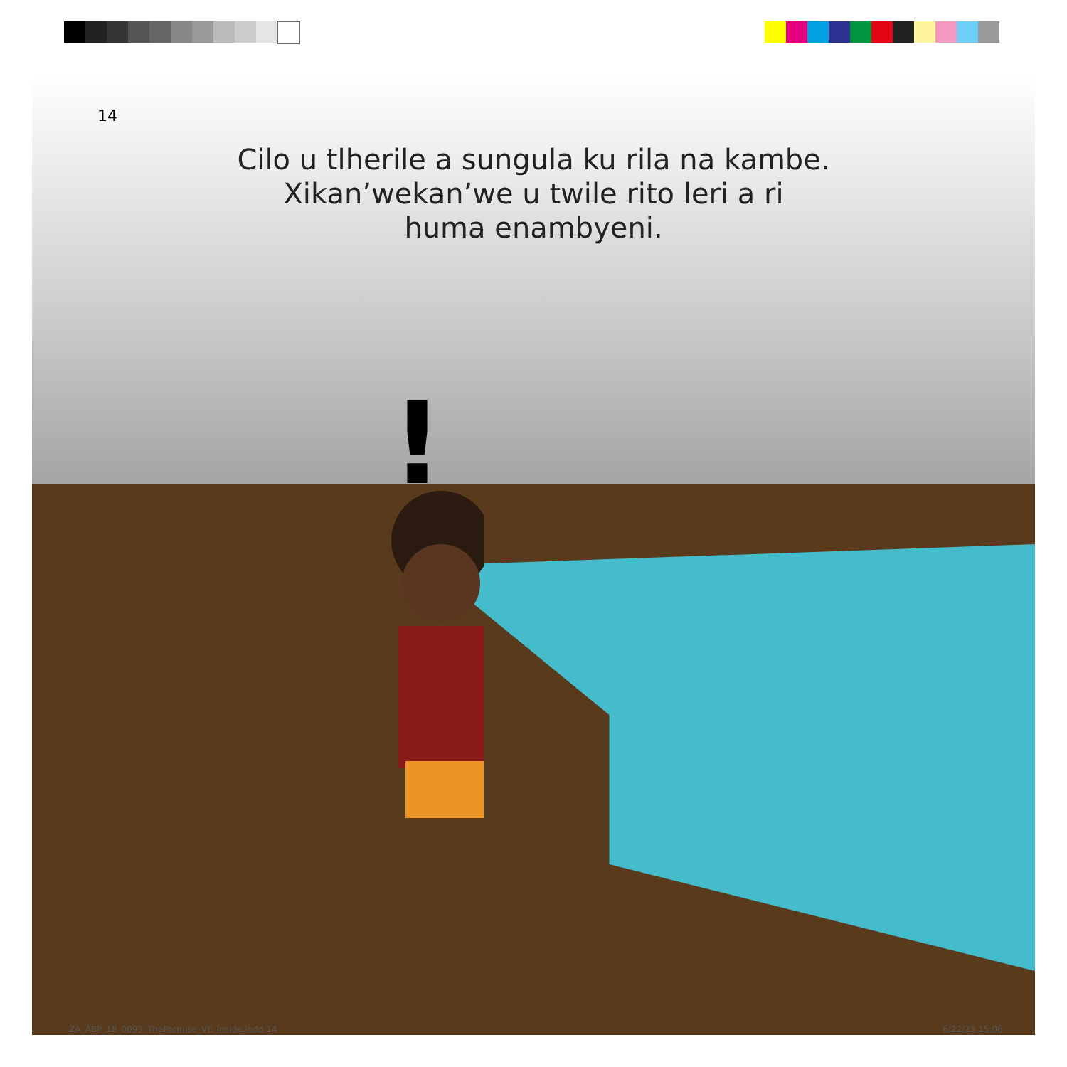!
14
Cilo u tlherile a sungula ku rila na kambe.
Xikan’wekan’we u twile rito leri a ri
huma enambyeni.
ZA_ABP_18_0093_ThePromise_VE_Inside.indd 14
6/22/23 15:06